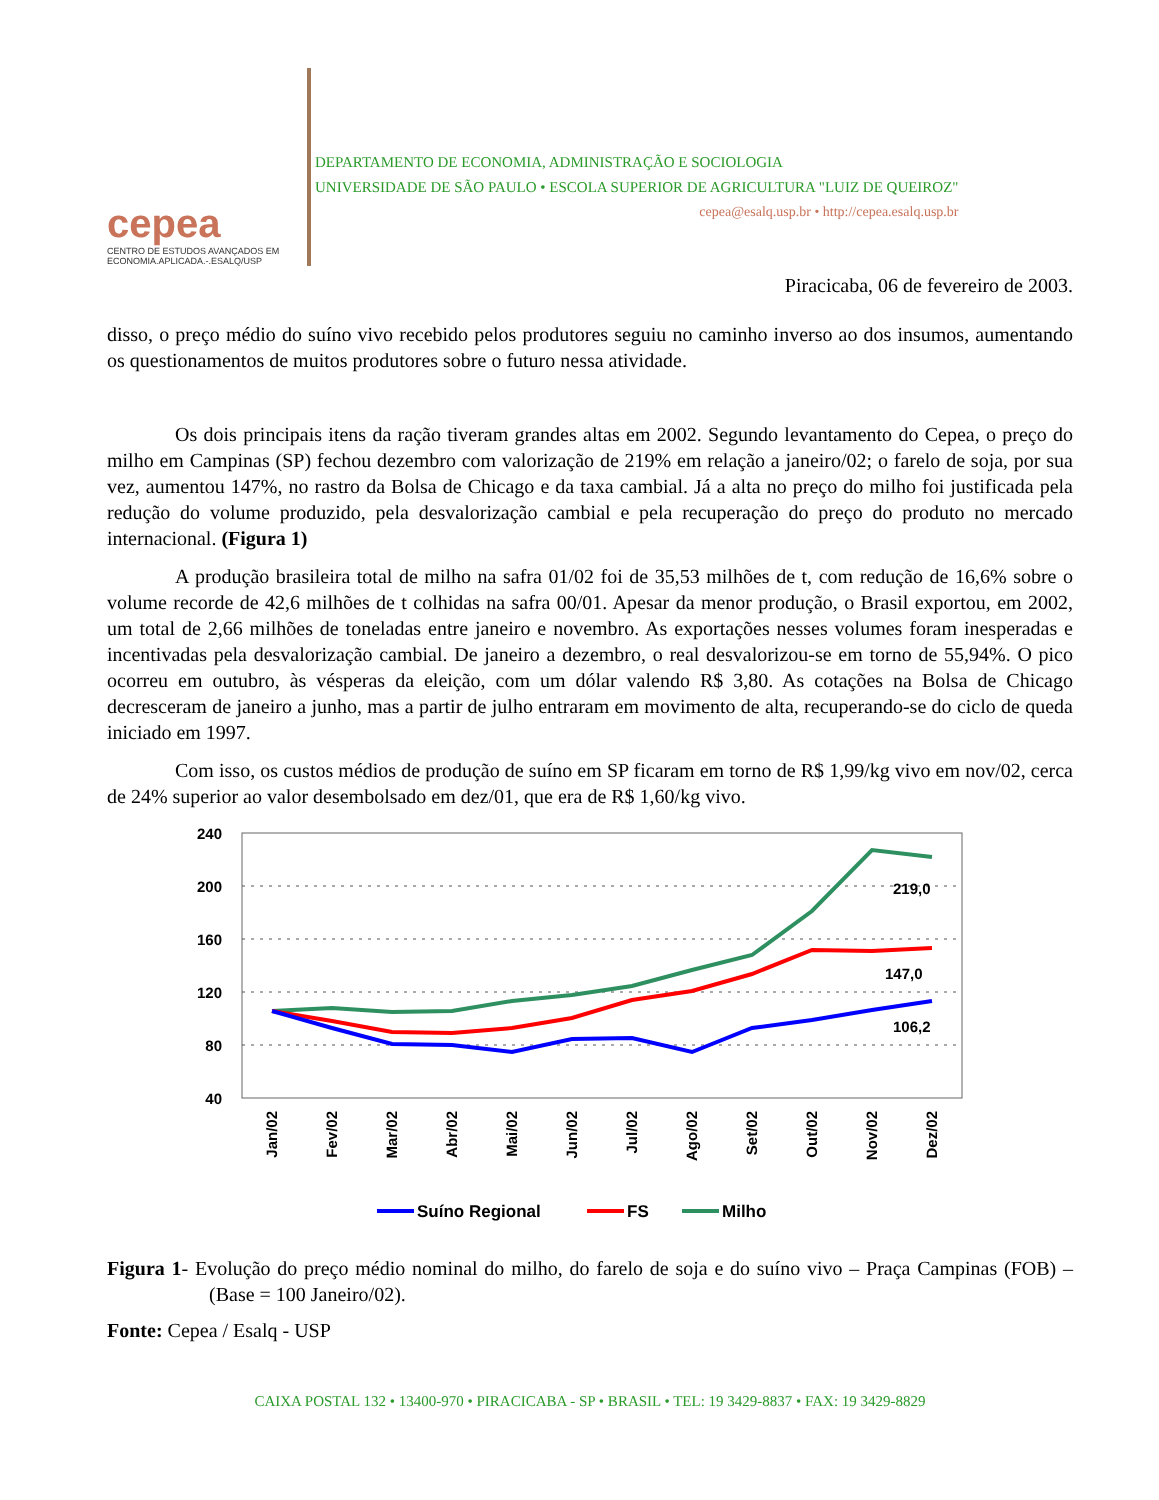cepea
CENTRO DE ESTUDOS AVANÇADOS EM
ECONOMIA.APLICADA.-.ESALQ/USP
DEPARTAMENTO DE ECONOMIA, ADMINISTRAÇÃO E SOCIOLOGIA
UNIVERSIDADE DE SÃO PAULO • ESCOLA SUPERIOR DE AGRICULTURA "LUIZ DE QUEIROZ"
cepea@esalq.usp.br • http://cepea.esalq.usp.br
Piracicaba, 06 de fevereiro de 2003.
disso, o preço médio do suíno vivo recebido pelos produtores seguiu no caminho inverso ao dos insumos, aumentando os questionamentos de muitos produtores sobre o futuro nessa atividade.
Os dois principais itens da ração tiveram grandes altas em 2002. Segundo levantamento do Cepea, o preço do milho em Campinas (SP) fechou dezembro com valorização de 219% em relação a janeiro/02; o farelo de soja, por sua vez, aumentou 147%, no rastro da Bolsa de Chicago e da taxa cambial. Já a alta no preço do milho foi justificada pela redução do volume produzido, pela desvalorização cambial e pela recuperação do preço do produto no mercado internacional. (Figura 1)
A produção brasileira total de milho na safra 01/02 foi de 35,53 milhões de t, com redução de 16,6% sobre o volume recorde de 42,6 milhões de t colhidas na safra 00/01. Apesar da menor produção, o Brasil exportou, em 2002, um total de 2,66 milhões de toneladas entre janeiro e novembro. As exportações nesses volumes foram inesperadas e incentivadas pela desvalorização cambial. De janeiro a dezembro, o real desvalorizou-se em torno de 55,94%. O pico ocorreu em outubro, às vésperas da eleição, com um dólar valendo R$ 3,80. As cotações na Bolsa de Chicago decresceram de janeiro a junho, mas a partir de julho entraram em movimento de alta, recuperando-se do ciclo de queda iniciado em 1997.
Com isso, os custos médios de produção de suíno em SP ficaram em torno de R$ 1,99/kg vivo em nov/02, cerca de 24% superior ao valor desembolsado em dez/01, que era de R$ 1,60/kg vivo.
240
200
160
120
80
40
219,0
147,0
106,2
Jan/02
Fev/02
Mar/02
Abr/02
Mai/02
Jun/02
Jul/02
Ago/02
Set/02
Out/02
Nov/02
Dez/02
Suíno Regional
FS
Milho
Figura 1- Evolução do preço médio nominal do milho, do farelo de soja e do suíno vivo – Praça Campinas (FOB) – (Base = 100 Janeiro/02).
Fonte: Cepea / Esalq - USP
CAIXA POSTAL 132 • 13400-970 • PIRACICABA - SP • BRASIL • TEL: 19 3429-8837 • FAX: 19 3429-8829